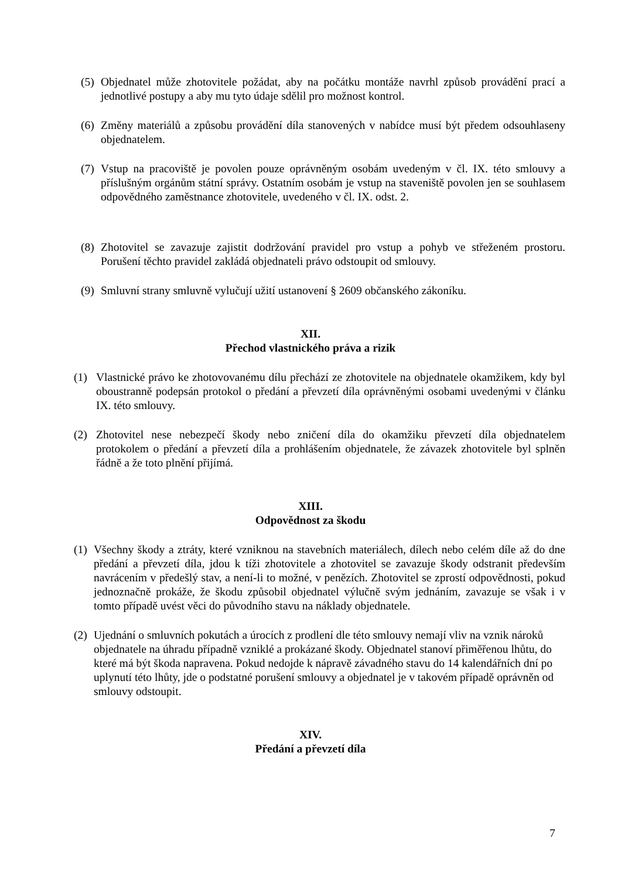(5) Objednatel může zhotovitele požádat, aby na počátku montáže navrhl způsob provádění prací a jednotlivé postupy a aby mu tyto údaje sdělil pro možnost kontrol.
(6) Změny materiálů a způsobu provádění díla stanovených v nabídce musí být předem odsouhlaseny objednatelem.
(7) Vstup na pracoviště je povolen pouze oprávněným osobám uvedeným v čl. IX. této smlouvy a příslušným orgánům státní správy. Ostatním osobám je vstup na staveniště povolen jen se souhlasem odpovědného zaměstnance zhotovitele, uvedeného v čl. IX. odst. 2.
(8) Zhotovitel se zavazuje zajistit dodržování pravidel pro vstup a pohyb ve střeženém prostoru. Porušení těchto pravidel zakládá objednateli právo odstoupit od smlouvy.
(9) Smluvní strany smluvně vylučují užití ustanovení § 2609 občanského zákoníku.
XII.
Přechod vlastnického práva a rizik
(1) Vlastnické právo ke zhotovovanému dílu přechází ze zhotovitele na objednatele okamžikem, kdy byl oboustranně podepsán protokol o předání a převzetí díla oprávněnými osobami uvedenými v článku IX. této smlouvy.
(2) Zhotovitel nese nebezpečí škody nebo zničení díla do okamžiku převzetí díla objednatelem protokolem o předání a převzetí díla a prohlášením objednatele, že závazek zhotovitele byl splněn řádně a že toto plnění přijímá.
XIII.
Odpovědnost za škodu
(1) Všechny škody a ztráty, které vzniknou na stavebních materiálech, dílech nebo celém díle až do dne předání a převzetí díla, jdou k tíži zhotovitele a zhotovitel se zavazuje škody odstranit především navrácením v předešlý stav, a není-li to možné, v penězích. Zhotovitel se zprostí odpovědnosti, pokud jednoznačně prokáže, že škodu způsobil objednatel výlučně svým jednáním, zavazuje se však i v tomto případě uvést věci do původního stavu na náklady objednatele.
(2) Ujednání o smluvních pokutách a úrocích z prodlení dle této smlouvy nemají vliv na vznik nároků objednatele na úhradu případně vzniklé a prokázané škody. Objednatel stanoví přiměřenou lhůtu, do které má být škoda napravena. Pokud nedojde k nápravě závadného stavu do 14 kalendářních dní po uplynutí této lhůty, jde o podstatné porušení smlouvy a objednatel je v takovém případě oprávněn od smlouvy odstoupit.
XIV.
Předání a převzetí díla
7